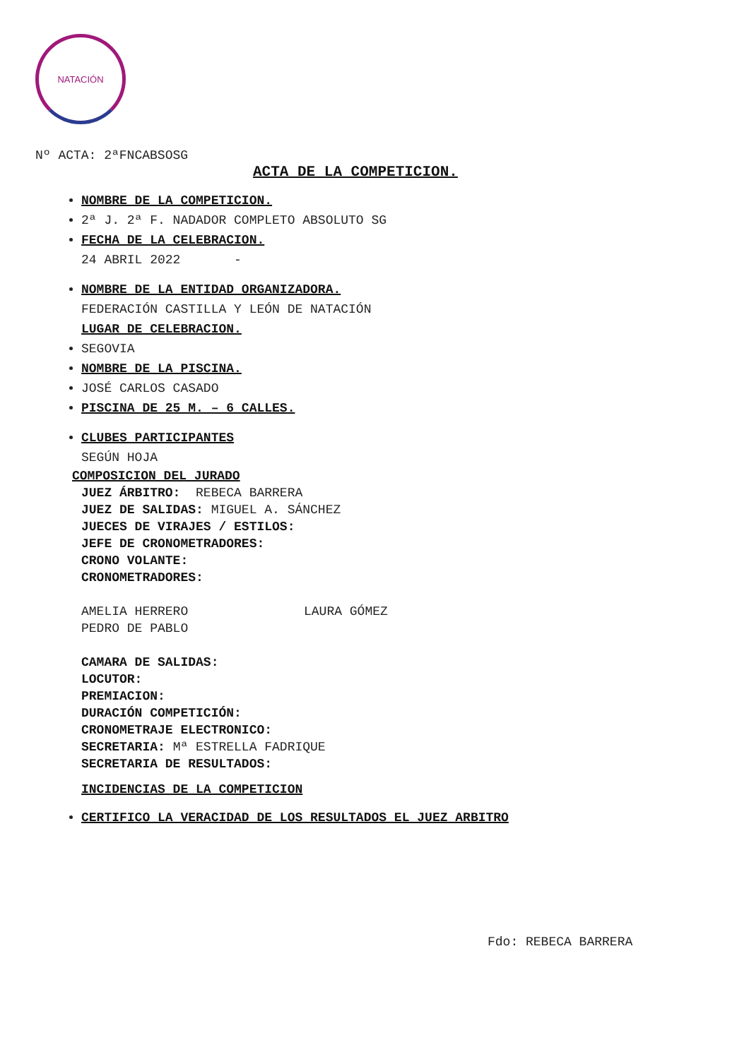NATACIÓN
Nº ACTA: 2ªFNCABSOSG
ACTA DE LA COMPETICION.
NOMBRE DE LA COMPETICION.
2ª J. 2ª F. NADADOR COMPLETO ABSOLUTO SG
FECHA DE LA CELEBRACION.
24 ABRIL 2022 -
NOMBRE DE LA ENTIDAD ORGANIZADORA.
FEDERACIÓN CASTILLA Y LEÓN DE NATACIÓN
LUGAR DE CELEBRACION.
SEGOVIA
NOMBRE DE LA PISCINA.
JOSÉ CARLOS CASADO
PISCINA DE 25 M. – 6 CALLES.
CLUBES PARTICIPANTES
SEGÚN HOJA
COMPOSICION DEL JURADO
JUEZ ÁRBITRO: REBECA BARRERA
JUEZ DE SALIDAS: MIGUEL A. SÁNCHEZ
JUECES DE VIRAJES / ESTILOS:
JEFE DE CRONOMETRADORES:
CRONO VOLANTE:
CRONOMETRADORES:
AMELIA HERRERO
PEDRO DE PABLO
LAURA GÓMEZ
CAMARA DE SALIDAS:
LOCUTOR:
PREMIACION:
DURACIÓN COMPETICIÓN:
CRONOMETRAJE ELECTRONICO:
SECRETARIA: Mª ESTRELLA FADRIQUE
SECRETARIA DE RESULTADOS:
INCIDENCIAS DE LA COMPETICION
CERTIFICO LA VERACIDAD DE LOS RESULTADOS EL JUEZ ARBITRO
Fdo: REBECA BARRERA